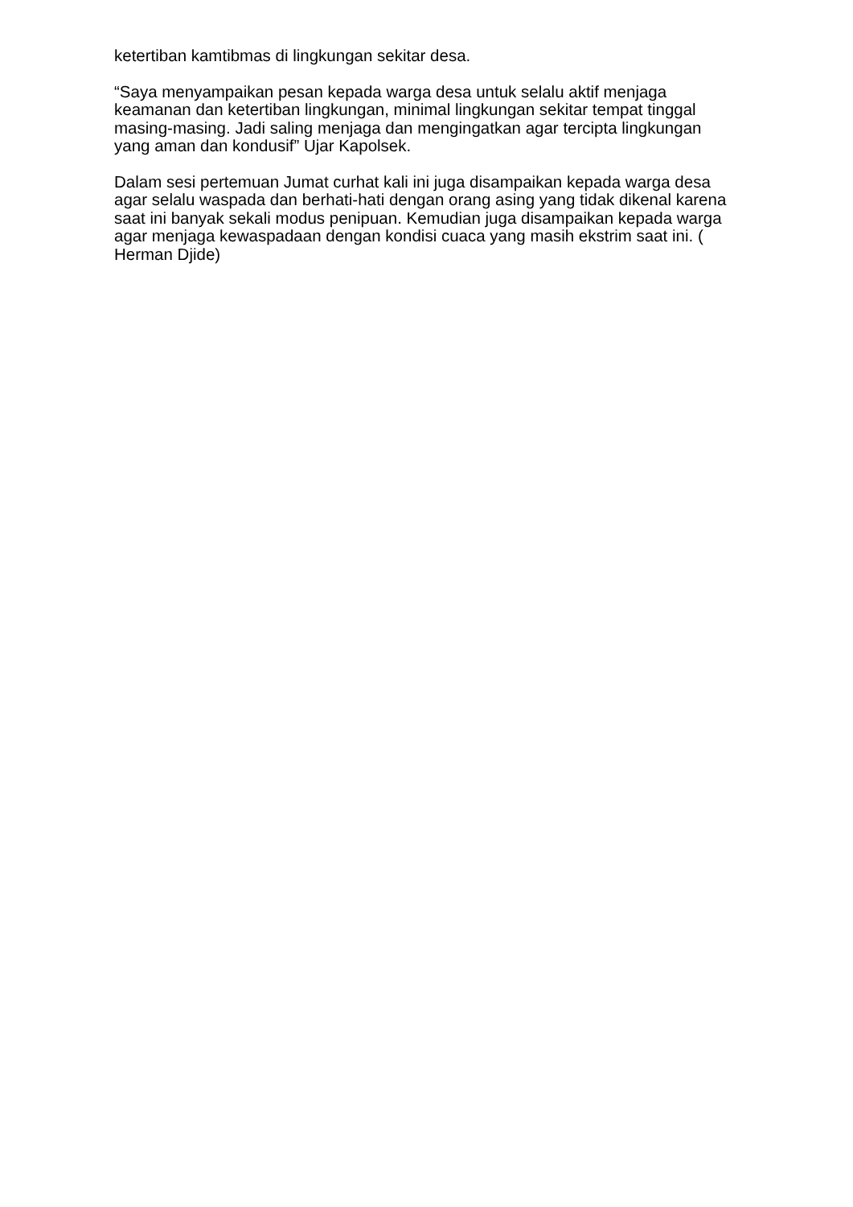ketertiban kamtibmas di lingkungan sekitar desa.
“Saya menyampaikan pesan kepada warga desa untuk selalu aktif menjaga keamanan dan ketertiban lingkungan, minimal lingkungan sekitar tempat tinggal masing-masing. Jadi saling menjaga dan mengingatkan agar tercipta lingkungan yang aman dan kondusif” Ujar Kapolsek.
Dalam sesi pertemuan Jumat curhat kali ini juga disampaikan kepada warga desa agar selalu waspada dan berhati-hati dengan orang asing yang tidak dikenal karena saat ini banyak sekali modus penipuan. Kemudian juga disampaikan kepada warga agar menjaga kewaspadaan dengan kondisi cuaca yang masih ekstrim saat ini. ( Herman Djide)